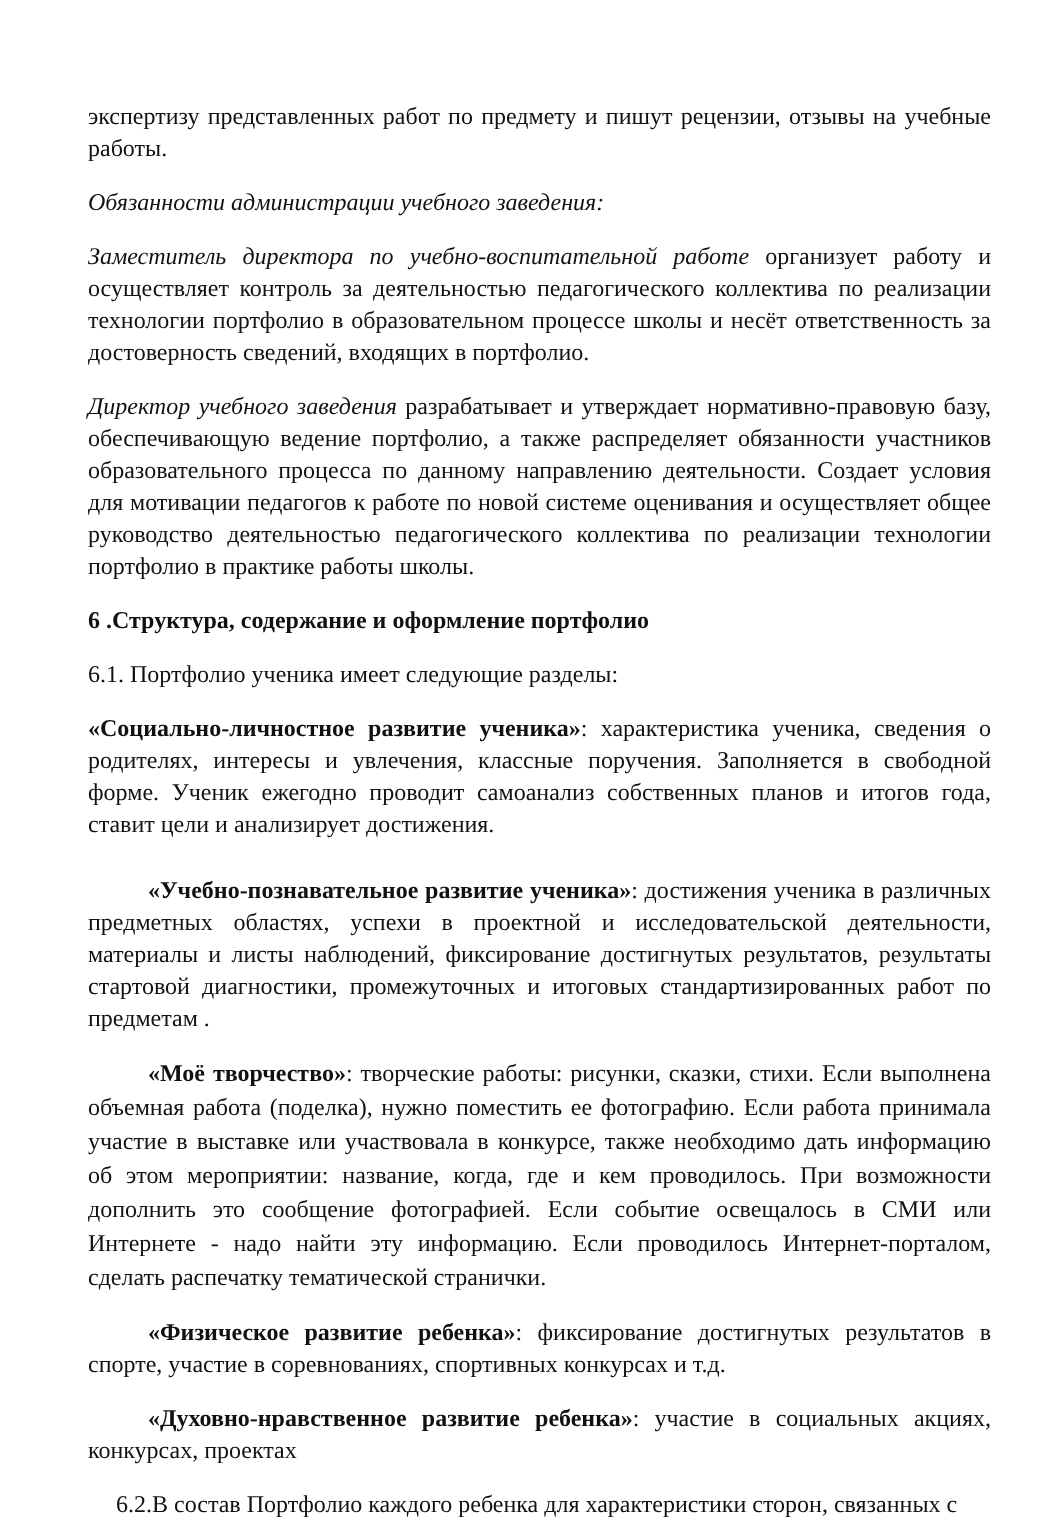экспертизу представленных работ по предмету и пишут рецензии, отзывы на учебные работы.
Обязанности администрации учебного заведения:
Заместитель директора по учебно-воспитательной работе организует работу и осуществляет контроль за деятельностью педагогического коллектива по реализации технологии портфолио в образовательном процессе школы и несёт ответственность за достоверность сведений, входящих в портфолио.
Директор учебного заведения разрабатывает и утверждает нормативно-правовую базу, обеспечивающую ведение портфолио, а также распределяет обязанности участников образовательного процесса по данному направлению деятельности. Создает условия для мотивации педагогов к работе по новой системе оценивания и осуществляет общее руководство деятельностью педагогического коллектива по реализации технологии портфолио в практике работы школы.
6 .Структура, содержание и оформление портфолио
6.1. Портфолио ученика имеет следующие разделы:
«Социально-личностное развитие ученика»: характеристика ученика, сведения о родителях, интересы и увлечения, классные поручения. Заполняется в свободной форме. Ученик ежегодно проводит самоанализ собственных планов и итогов года, ставит цели и анализирует достижения.
«Учебно-познавательное развитие ученика»: достижения ученика в различных предметных областях, успехи в проектной и исследовательской деятельности, материалы и листы наблюдений, фиксирование достигнутых результатов, результаты стартовой диагностики, промежуточных и итоговых стандартизированных работ по предметам .
«Моё творчество»: творческие работы: рисунки, сказки, стихи. Если выполнена объемная работа (поделка), нужно поместить ее фотографию. Если работа принимала участие в выставке или участвовала в конкурсе, также необходимо дать информацию об этом мероприятии: название, когда, где и кем проводилось. При возможности дополнить это сообщение фотографией. Если событие освещалось в СМИ или Интернете - надо найти эту информацию. Если проводилось Интернет-порталом, сделать распечатку тематической странички.
«Физическое развитие ребенка»: фиксирование достигнутых результатов в спорте, участие в соревнованиях, спортивных конкурсах и т.д.
«Духовно-нравственное развитие ребенка»: участие в социальных акциях, конкурсах, проектах
6.2.В состав Портфолио каждого ребенка для характеристики сторон, связанных с